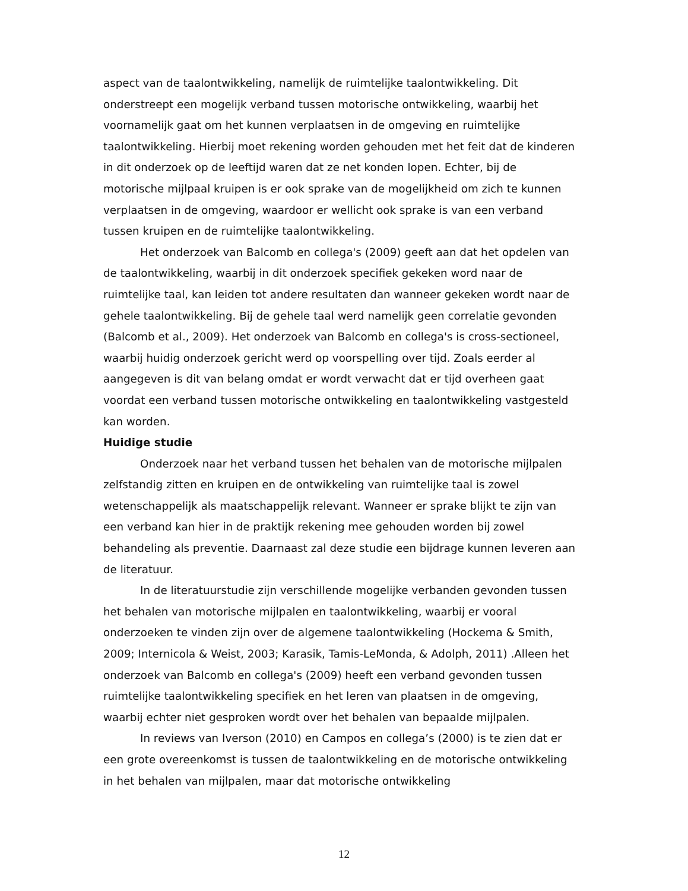aspect van de taalontwikkeling, namelijk de ruimtelijke taalontwikkeling. Dit onderstreept een mogelijk verband tussen motorische ontwikkeling, waarbij het voornamelijk gaat om het kunnen verplaatsen in de omgeving en ruimtelijke taalontwikkeling. Hierbij moet rekening worden gehouden met het feit dat de kinderen in dit onderzoek op de leeftijd waren dat ze net konden lopen. Echter, bij de motorische mijlpaal kruipen is er ook sprake van de mogelijkheid om zich te kunnen verplaatsen in de omgeving, waardoor er wellicht ook sprake is van een verband tussen kruipen en de ruimtelijke taalontwikkeling.
Het onderzoek van Balcomb en collega's (2009) geeft aan dat het opdelen van de taalontwikkeling, waarbij in dit onderzoek specifiek gekeken word naar de ruimtelijke taal, kan leiden tot andere resultaten dan wanneer gekeken wordt naar de gehele taalontwikkeling. Bij de gehele taal werd namelijk geen correlatie gevonden (Balcomb et al., 2009). Het onderzoek van Balcomb en collega's is cross-sectioneel, waarbij huidig onderzoek gericht werd op voorspelling over tijd. Zoals eerder al aangegeven is dit van belang omdat er wordt verwacht dat er tijd overheen gaat voordat een verband tussen motorische ontwikkeling en taalontwikkeling vastgesteld kan worden.
Huidige studie
Onderzoek naar het verband tussen het behalen van de motorische mijlpalen zelfstandig zitten en kruipen en de ontwikkeling van ruimtelijke taal is zowel wetenschappelijk als maatschappelijk relevant. Wanneer er sprake blijkt te zijn van een verband kan hier in de praktijk rekening mee gehouden worden bij zowel behandeling als preventie. Daarnaast zal deze studie een bijdrage kunnen leveren aan de literatuur.
In de literatuurstudie zijn verschillende mogelijke verbanden gevonden tussen het behalen van motorische mijlpalen en taalontwikkeling, waarbij er vooral onderzoeken te vinden zijn over de algemene taalontwikkeling (Hockema & Smith, 2009; Internicola & Weist, 2003; Karasik, Tamis-LeMonda, & Adolph, 2011) .Alleen het onderzoek van Balcomb en collega's (2009) heeft een verband gevonden tussen ruimtelijke taalontwikkeling specifiek en het leren van plaatsen in de omgeving, waarbij echter niet gesproken wordt over het behalen van bepaalde mijlpalen.
In reviews van Iverson (2010) en Campos en collega’s (2000) is te zien dat er een grote overeenkomst is tussen de taalontwikkeling en de motorische ontwikkeling in het behalen van mijlpalen, maar dat motorische ontwikkeling
12